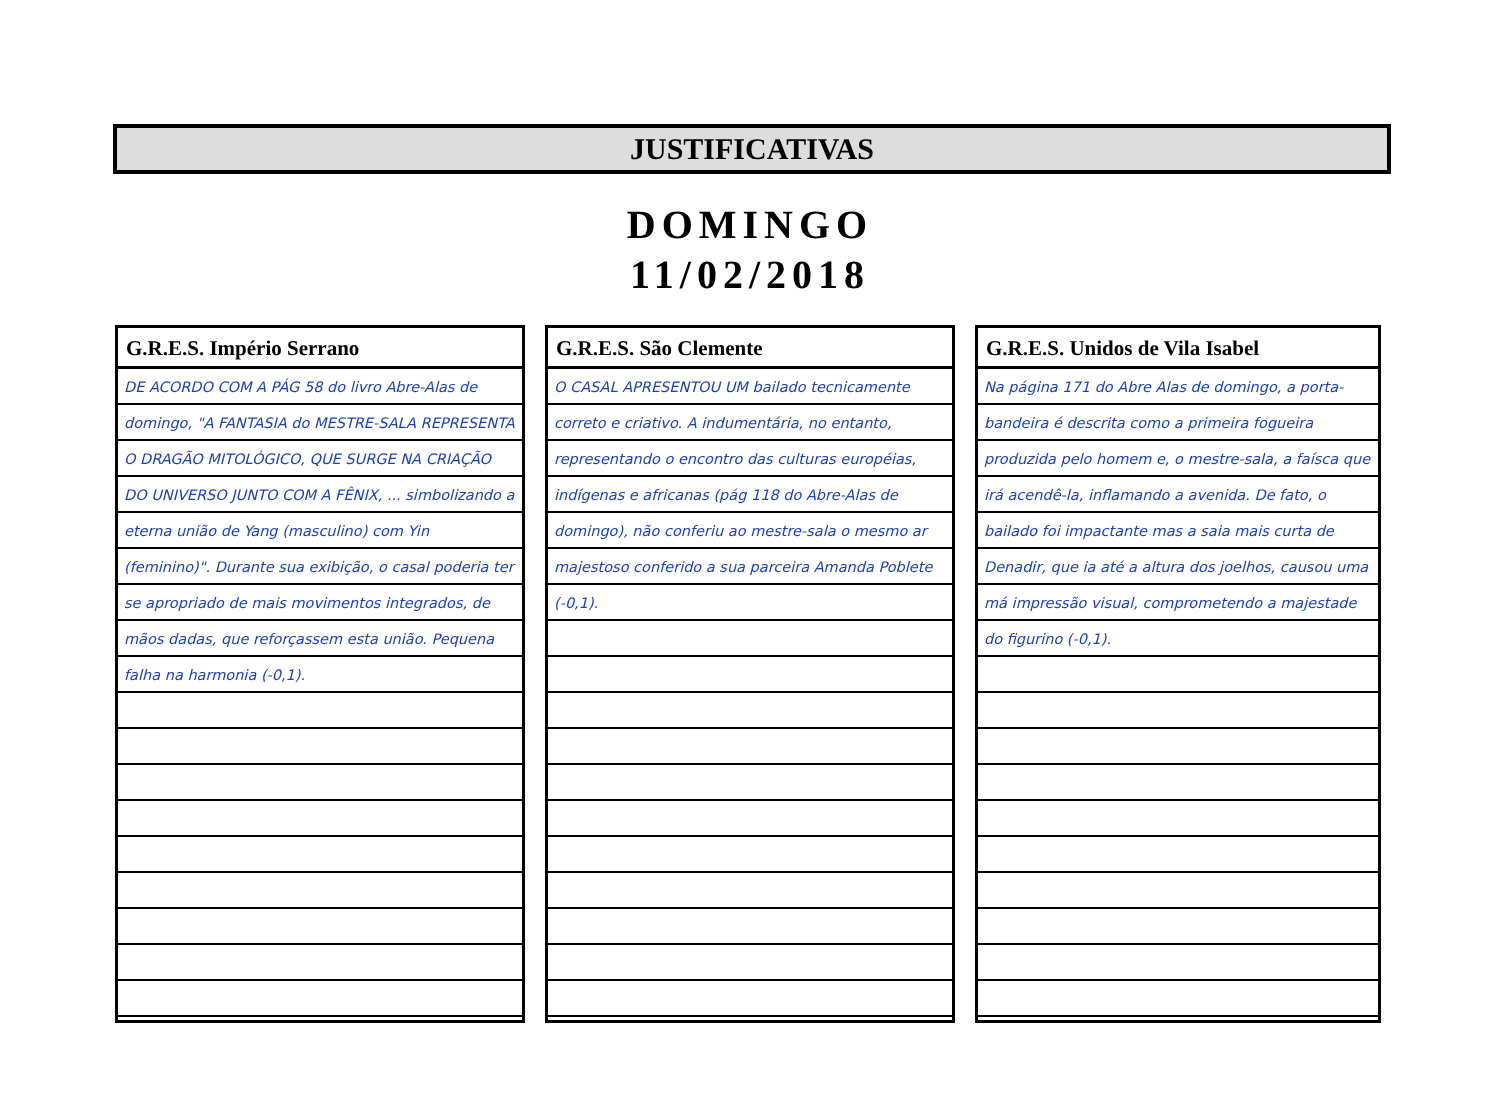JUSTIFICATIVAS
DOMINGO
11/02/2018
G.R.E.S. Império Serrano
DE ACORDO COM A PÁG 58 do livro Abre-Alas de domingo, "A FANTASIA do MESTRE-SALA REPRESENTA O DRAGÃO MITOLÓGICO, QUE SURGE NA CRIAÇÃO DO UNIVERSO JUNTO COM A FÊNIX, ... simbolizando a eterna união de Yang (masculino) com Yin (feminino)". Durante sua exibição, o casal poderia ter se apropriado de mais movimentos integrados, de mãos dadas, que reforçassem esta união. Pequena falha na harmonia (-0,1).
G.R.E.S. São Clemente
O CASAL APRESENTOU UM bailado tecnicamente correto e criativo. A indumentária, no entanto, representando o encontro das culturas européias, indígenas e africanas (pág 118 do Abre-Alas de domingo), não conferiu ao mestre-sala o mesmo ar majestoso conferido a sua parceira Amanda Poblete (-0,1).
G.R.E.S. Unidos de Vila Isabel
Na página 171 do Abre Alas de domingo, a porta-bandeira é descrita como a primeira fogueira produzida pelo homem e, o mestre-sala, a faísca que irá acendê-la, inflamando a avenida. De fato, o bailado foi impactante mas a saia mais curta de Denadir, que ia até a altura dos joelhos, causou uma má impressão visual, comprometendo a majestade do figurino (-0,1).